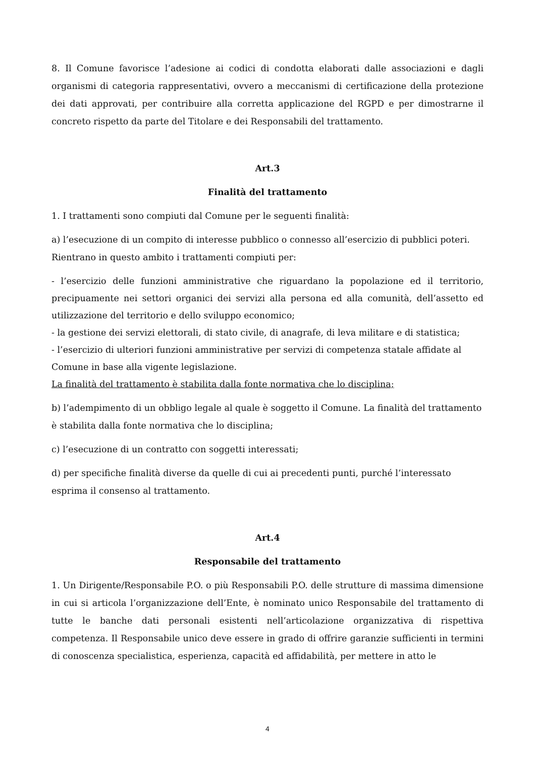8. Il Comune favorisce l’adesione ai codici di condotta elaborati dalle associazioni e dagli organismi di categoria rappresentativi, ovvero a meccanismi di certificazione della protezione dei dati approvati, per contribuire alla corretta applicazione del RGPD e per dimostrarne il concreto rispetto da parte del Titolare e dei Responsabili del trattamento.
Art.3
Finalità del trattamento
1. I trattamenti sono compiuti dal Comune per le seguenti finalità:
a) l’esecuzione di un compito di interesse pubblico o connesso all’esercizio di pubblici poteri. Rientrano in questo ambito i trattamenti compiuti per:
- l’esercizio delle funzioni amministrative che riguardano la popolazione ed il territorio, precipuamente nei settori organici dei servizi alla persona ed alla comunità, dell’assetto ed utilizzazione del territorio e dello sviluppo economico;
- la gestione dei servizi elettorali, di stato civile, di anagrafe, di leva militare e di statistica;
- l’esercizio di ulteriori funzioni amministrative per servizi di competenza statale affidate al Comune in base alla vigente legislazione.
La finalità del trattamento è stabilita dalla fonte normativa che lo disciplina;
b) l’adempimento di un obbligo legale al quale è soggetto il Comune. La finalità del trattamento è stabilita dalla fonte normativa che lo disciplina;
c) l’esecuzione di un contratto con soggetti interessati;
d) per specifiche finalità diverse da quelle di cui ai precedenti punti, purché l’interessato esprima il consenso al trattamento.
Art.4
Responsabile del trattamento
1. Un Dirigente/Responsabile P.O. o più Responsabili P.O. delle strutture di massima dimensione in cui si articola l’organizzazione dell’Ente, è nominato unico Responsabile del trattamento di tutte le banche dati personali esistenti nell’articolazione organizzativa di rispettiva competenza. Il Responsabile unico deve essere in grado di offrire garanzie sufficienti in termini di conoscenza specialistica, esperienza, capacità ed affidabilità, per mettere in atto le
4